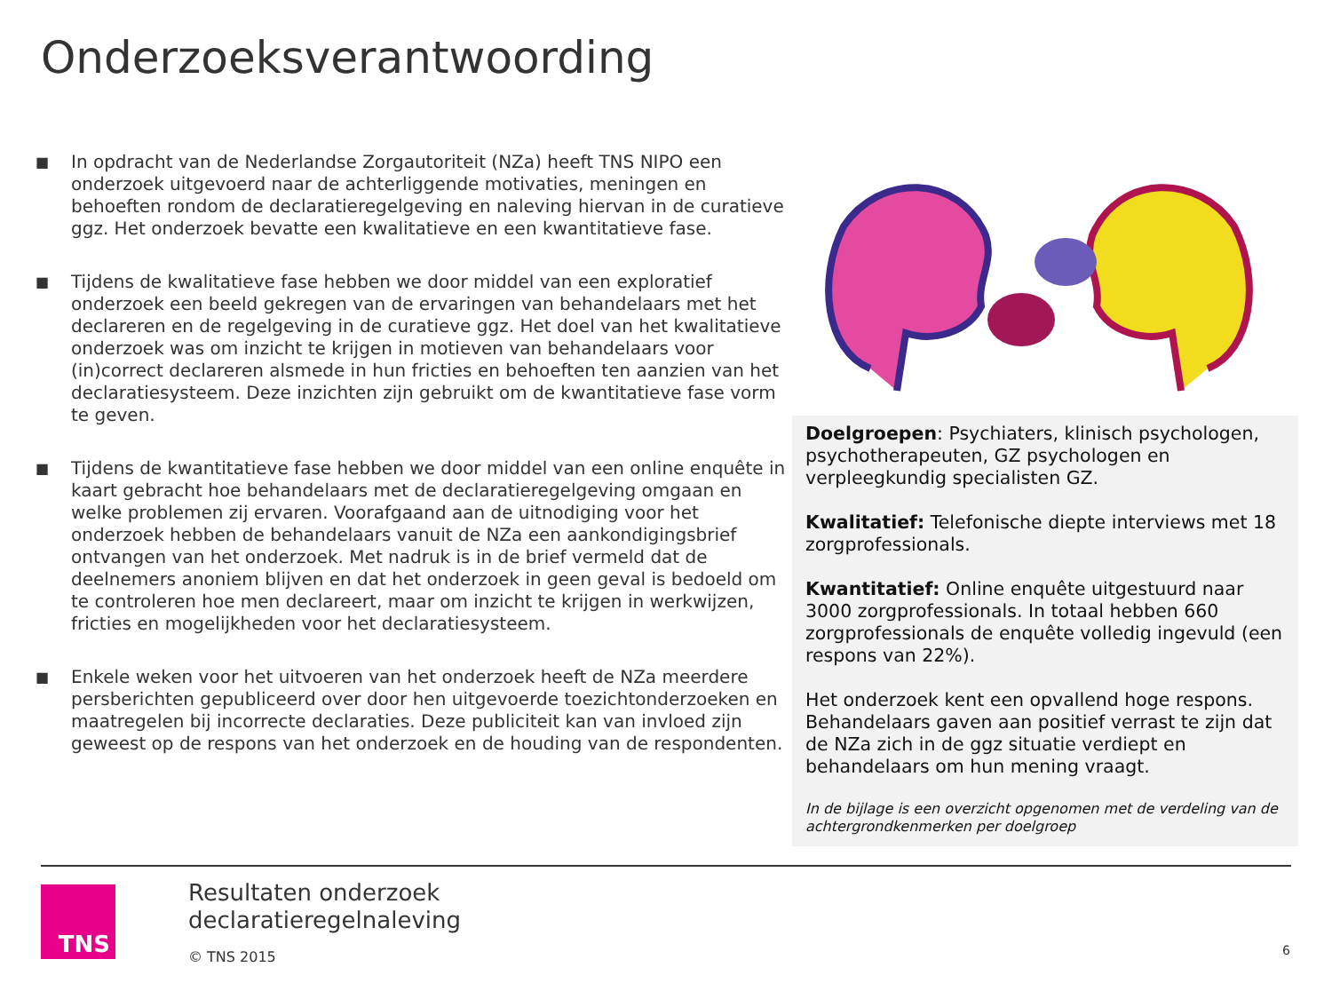Onderzoeksverantwoording
■ In opdracht van de Nederlandse Zorgautoriteit (NZa) heeft TNS NIPO een onderzoek uitgevoerd naar de achterliggende motivaties, meningen en behoeften rondom de declaratieregelgeving en naleving hiervan in de curatieve ggz. Het onderzoek bevatte een kwalitatieve en een kwantitatieve fase.
■ Tijdens de kwalitatieve fase hebben we door middel van een exploratief onderzoek een beeld gekregen van de ervaringen van behandelaars met het declareren en de regelgeving in de curatieve ggz. Het doel van het kwalitatieve onderzoek was om inzicht te krijgen in motieven van behandelaars voor (in)correct declareren alsmede in hun fricties en behoeften ten aanzien van het declaratiesysteem. Deze inzichten zijn gebruikt om de kwantitatieve fase vorm te geven.
■ Tijdens de kwantitatieve fase hebben we door middel van een online enquête in kaart gebracht hoe behandelaars met de declaratieregelgeving omgaan en welke problemen zij ervaren. Voorafgaand aan de uitnodiging voor het onderzoek hebben de behandelaars vanuit de NZa een aankondigingsbrief ontvangen van het onderzoek. Met nadruk is in de brief vermeld dat de deelnemers anoniem blijven en dat het onderzoek in geen geval is bedoeld om te controleren hoe men declareert, maar om inzicht te krijgen in werkwijzen, fricties en mogelijkheden voor het declaratiesysteem.
■ Enkele weken voor het uitvoeren van het onderzoek heeft de NZa meerdere persberichten gepubliceerd over door hen uitgevoerde toezichtonderzoeken en maatregelen bij incorrecte declaraties. Deze publiciteit kan van invloed zijn geweest op de respons van het onderzoek en de houding van de respondenten.
Doelgroepen: Psychiaters, klinisch psychologen, psychotherapeuten, GZ psychologen en verpleegkundig specialisten GZ.
Kwalitatief: Telefonische diepte interviews met 18 zorgprofessionals.
Kwantitatief: Online enquête uitgestuurd naar 3000 zorgprofessionals. In totaal hebben 660 zorgprofessionals de enquête volledig ingevuld (een respons van 22%).
Het onderzoek kent een opvallend hoge respons. Behandelaars gaven aan positief verrast te zijn dat de NZa zich in de ggz situatie verdiept en behandelaars om hun mening vraagt.
In de bijlage is een overzicht opgenomen met de verdeling van de achtergrondkenmerken per doelgroep
TNS
Resultaten onderzoek
declaratieregelnaleving
© TNS 2015
6